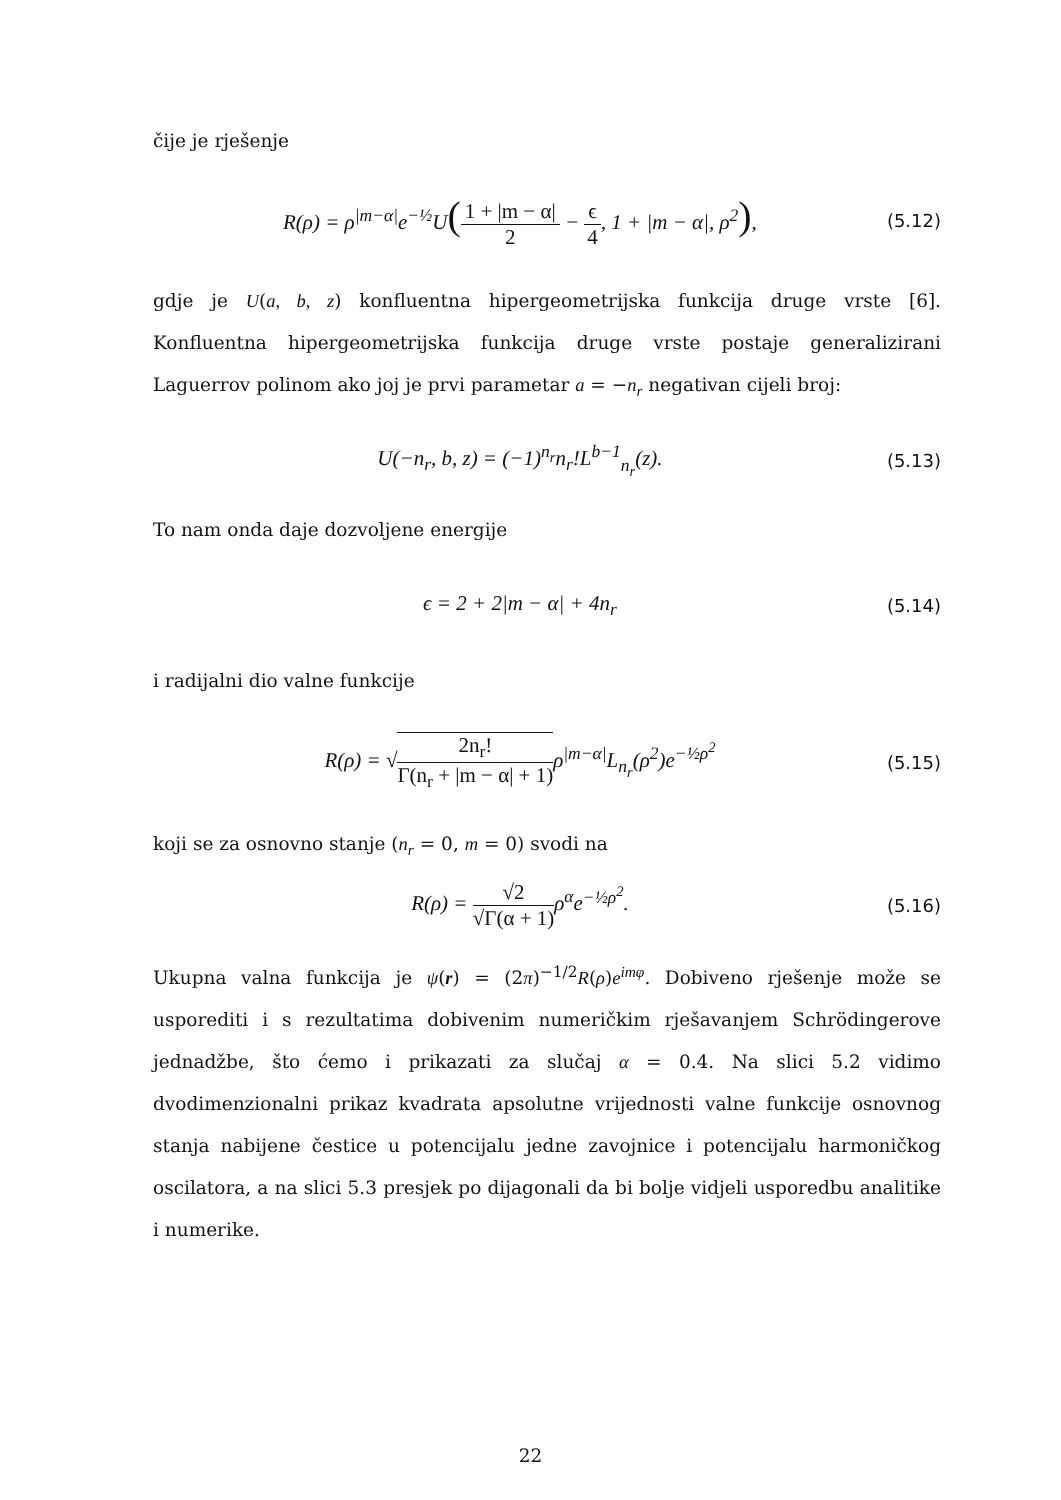čije je rješenje
R(ρ) = ρ<sup>|m−α|</sup>e<sup>−½</sup>U(1 + |m − α| 2 − ϵ 4, 1 + |m − α|, ρ<sup>2</sup>),
(5.12)
gdje je U(a, b, z) konfluentna hipergeometrijska funkcija druge vrste [6]. Konfluentna hipergeometrijska funkcija druge vrste postaje generalizirani Laguerrov polinom ako joj je prvi parametar a = −n<sub>r</sub> negativan cijeli broj:
U(−n<sub>r</sub>, b, z) = (−1)<sup>n<sub>r</sub></sup>n<sub>r</sub>!L<sup>b−1</sup><sub>n<sub>r</sub></sub>(z).
(5.13)
To nam onda daje dozvoljene energije
ϵ = 2 + 2|m − α| + 4n<sub>r</sub>
(5.14)
i radijalni dio valne funkcije
R(ρ) = √2n<sub>r</sub>! Γ(n<sub>r</sub> + |m − α| + 1) ρ<sup>|m−α|</sup>L<sub>n<sub>r</sub></sub>(ρ<sup>2</sup>)e<sup>−½ρ<sup>2</sup></sup>
(5.15)
koji se za osnovno stanje (n<sub>r</sub> = 0, m = 0) svodi na
R(ρ) = √2 √Γ(α + 1) ρ<sup>α</sup>e<sup>−½ρ<sup>2</sup></sup>.
(5.16)
Ukupna valna funkcija je ψ(r) = (2π)<sup>−1/2</sup>R(ρ)e<sup>imφ</sup>. Dobiveno rješenje može se usporediti i s rezultatima dobivenim numeričkim rješavanjem Schrödingerove jednadžbe, što ćemo i prikazati za slučaj α = 0.4. Na slici 5.2 vidimo dvodimenzionalni prikaz kvadrata apsolutne vrijednosti valne funkcije osnovnog stanja nabijene čestice u potencijalu jedne zavojnice i potencijalu harmoničkog oscilatora, a na slici 5.3 presjek po dijagonali da bi bolje vidjeli usporedbu analitike i numerike.
22